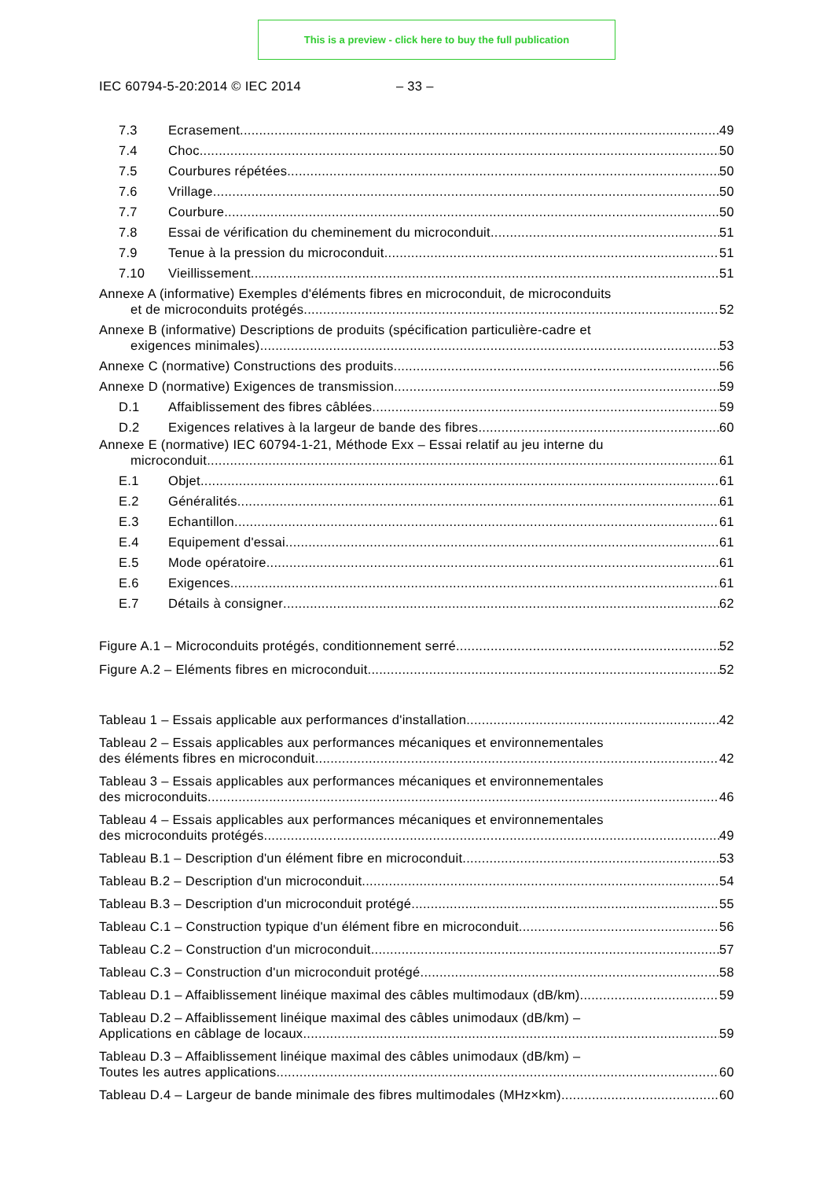This is a preview - click here to buy the full publication
IEC 60794-5-20:2014 © IEC 2014 – 33 –
7.3 Ecrasement 49
7.4 Choc 50
7.5 Courbures répétées 50
7.6 Vrillage 50
7.7 Courbure 50
7.8 Essai de vérification du cheminement du microconduit 51
7.9 Tenue à la pression du microconduit 51
7.10 Vieillissement 51
Annexe A (informative) Exemples d'éléments fibres en microconduit, de microconduits
et de microconduits protégés 52
Annexe B (informative) Descriptions de produits (spécification particulière-cadre et
exigences minimales) 53
Annexe C (normative) Constructions des produits 56
Annexe D (normative) Exigences de transmission 59
D.1 Affaiblissement des fibres câblées 59
D.2 Exigences relatives à la largeur de bande des fibres 60
Annexe E (normative) IEC 60794-1-21, Méthode Exx – Essai relatif au jeu interne du
microconduit 61
E.1 Objet 61
E.2 Généralités 61
E.3 Echantillon 61
E.4 Equipement d'essai 61
E.5 Mode opératoire 61
E.6 Exigences 61
E.7 Détails à consigner 62
Figure A.1 – Microconduits protégés, conditionnement serré 52
Figure A.2 – Eléments fibres en microconduit 52
Tableau 1 – Essais applicable aux performances d'installation 42
Tableau 2 – Essais applicables aux performances mécaniques et environnementales
des éléments fibres en microconduit 42
Tableau 3 – Essais applicables aux performances mécaniques et environnementales
des microconduits 46
Tableau 4 – Essais applicables aux performances mécaniques et environnementales
des microconduits protégés 49
Tableau B.1 – Description d'un élément fibre en microconduit 53
Tableau B.2 – Description d'un microconduit 54
Tableau B.3 – Description d'un microconduit protégé 55
Tableau C.1 – Construction typique d'un élément fibre en microconduit 56
Tableau C.2 – Construction d'un microconduit 57
Tableau C.3 – Construction d'un microconduit protégé 58
Tableau D.1 – Affaiblissement linéique maximal des câbles multimodaux (dB/km) 59
Tableau D.2 – Affaiblissement linéique maximal des câbles unimodaux (dB/km) –
Applications en câblage de locaux 59
Tableau D.3 – Affaiblissement linéique maximal des câbles unimodaux (dB/km) –
Toutes les autres applications 60
Tableau D.4 – Largeur de bande minimale des fibres multimodales (MHz×km) 60